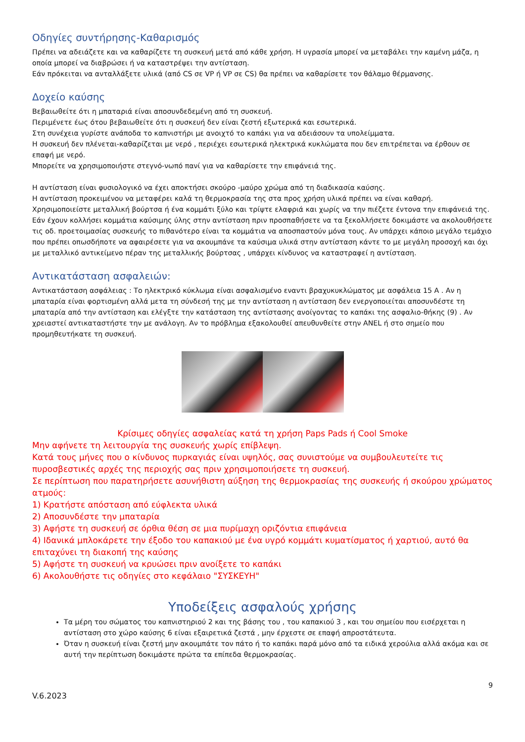Οδηγίες συντήρησης-Καθαρισμός
Πρέπει να αδειάζετε και να καθαρίζετε τη συσκευή μετά από κάθε χρήση. Η υγρασία μπορεί να μεταβάλει την καμένη μάζα, η οποία μπορεί να διαβρώσει ή να καταστρέψει την αντίσταση.
Εάν πρόκειται να ανταλλάξετε υλικά (από CS σε VP ή VP σε CS) θα πρέπει να καθαρίσετε τον θάλαμο θέρμανσης.
Δοχείο καύσης
Βεβαιωθείτε ότι η μπαταριά είναι αποσυνδεδεμένη από τη συσκευή.
Περιμένετε έως ότου βεβαιωθείτε ότι η συσκευή δεν είναι ζεστή εξωτερικά και εσωτερικά.
Στη συνέχεια γυρίστε ανάποδα το καπνιστήρι με ανοιχτό το καπάκι για να αδειάσουν τα υπολείμματα.
Η συσκευή δεν πλένεται-καθαρίζεται με νερό , περιέχει εσωτερικά ηλεκτρικά κυκλώματα που δεν επιτρέπεται να έρθουν σε επαφή με νερό.
Μπορείτε να χρησιμοποιήστε στεγνό-νωπό πανί για να καθαρίσετε την επιφάνειά της.
Η αντίσταση είναι φυσιολογικό να έχει αποκτήσει σκούρο -μαύρο χρώμα από τη διαδικασία καύσης.
Η αντίσταση προκειμένου να μεταφέρει καλά τη θερμοκρασία της στα προς χρήση υλικά πρέπει να είναι καθαρή.
Χρησιμοποιείστε μεταλλική βούρτσα ή ένα κομμάτι ξύλο και τρίψτε ελαφριά και χωρίς να την πιέζετε έντονα την επιφάνειά της.
Εάν έχουν κολλήσει κομμάτια καύσιμης ύλης στην αντίσταση πριν προσπαθήσετε να τα ξεκολλήσετε δοκιμάστε να ακολουθήσετε τις οδ. προετοιμασίας συσκευής το πιθανότερο είναι τα κομμάτια να αποσπαστούν μόνα τους. Αν υπάρχει κάποιο μεγάλο τεμάχιο που πρέπει οπωσδήποτε να αφαιρέσετε για να ακουμπάνε τα καύσιμα υλικά στην αντίσταση κάντε το με μεγάλη προσοχή και όχι με μεταλλικό αντικείμενο πέραν της μεταλλικής βούρτσας , υπάρχει κίνδυνος να καταστραφεί η αντίσταση.
Αντικατάσταση ασφαλειών:
Αντικατάσταση ασφάλειας : Το ηλεκτρικό κύκλωμα είναι ασφαλισμένο εναντι βραχυκυκλώματος με ασφάλεια 15 A . Αν η μπαταρία είναι φορτισμένη αλλά μετα τη σύνδεσή της με την αντίσταση η αντίσταση δεν ενεργοποιείται αποσυνδέστε τη μπαταρία από την αντίσταση και ελέγξτε την κατάσταση της αντίστασης ανοίγοντας το καπάκι της ασφαλιο-θήκης (9) . Αν χρειαστεί αντικαταστήστε την με ανάλογη. Αν το πρόβλημα εξακολουθεί απευθυνθείτε στην ANEL ή στο σημείο που προμηθευτήκατε τη συσκευή.
Κρίσιμες οδηγίες ασφαλείας κατά τη χρήση Paps Pads ή Cool Smoke
Μην αφήνετε τη λειτουργία της συσκευής χωρίς επίβλεψη.
Κατά τους μήνες που ο κίνδυνος πυρκαγιάς είναι υψηλός, σας συνιστούμε να συμβουλευτείτε τις πυροσβεστικές αρχές της περιοχής σας πριν χρησιμοποιήσετε τη συσκευή.
Σε περίπτωση που παρατηρήσετε ασυνήθιστη αύξηση της θερμοκρασίας της συσκευής ή σκούρου χρώματος ατμούς:
1) Κρατήστε απόσταση από εύφλεκτα υλικά
2) Αποσυνδέστε την μπαταρία
3) Αφήστε τη συσκευή σε όρθια θέση σε μια πυρίμαχη οριζόντια επιφάνεια
4) Ιδανικά μπλοκάρετε την έξοδο του καπακιού με ένα υγρό κομμάτι κυματίσματος ή χαρτιού, αυτό θα επιταχύνει τη διακοπή της καύσης
5) Αφήστε τη συσκευή να κρυώσει πριν ανοίξετε το καπάκι
6) Ακολουθήστε τις οδηγίες στο κεφάλαιο "ΣΥΣΚΕΥΗ"
Υποδείξεις ασφαλούς χρήσης
Τα μέρη του σώματος του καπνιστηριού 2 και της βάσης του , του καπακιού 3 , και του σημείου που εισέρχεται η αντίσταση στο χώρο καύσης 6 είναι εξαιρετικά ζεστά , μην έρχεστε σε επαφή απροστάτευτα.
Όταν η συσκευή είναι ζεστή μην ακουμπάτε τον πάτο ή το καπάκι παρά μόνο από τα ειδικά χερούλια αλλά ακόμα και σε αυτή την περίπτωση δοκιμάστε πρώτα τα επίπεδα θερμοκρασίας.
9
V.6.2023